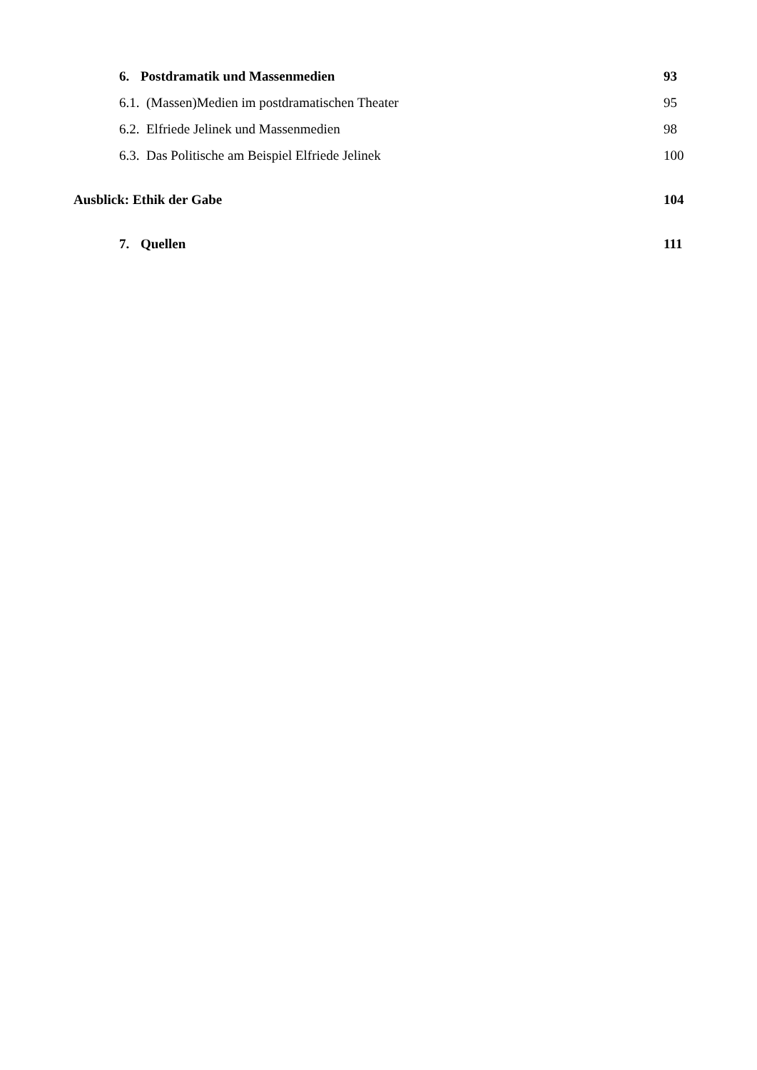6. Postdramatik und Massenmedien 93
6.1. (Massen)Medien im postdramatischen Theater 95
6.2. Elfriede Jelinek und Massenmedien 98
6.3. Das Politische am Beispiel Elfriede Jelinek 100
Ausblick: Ethik der Gabe 104
7. Quellen 111